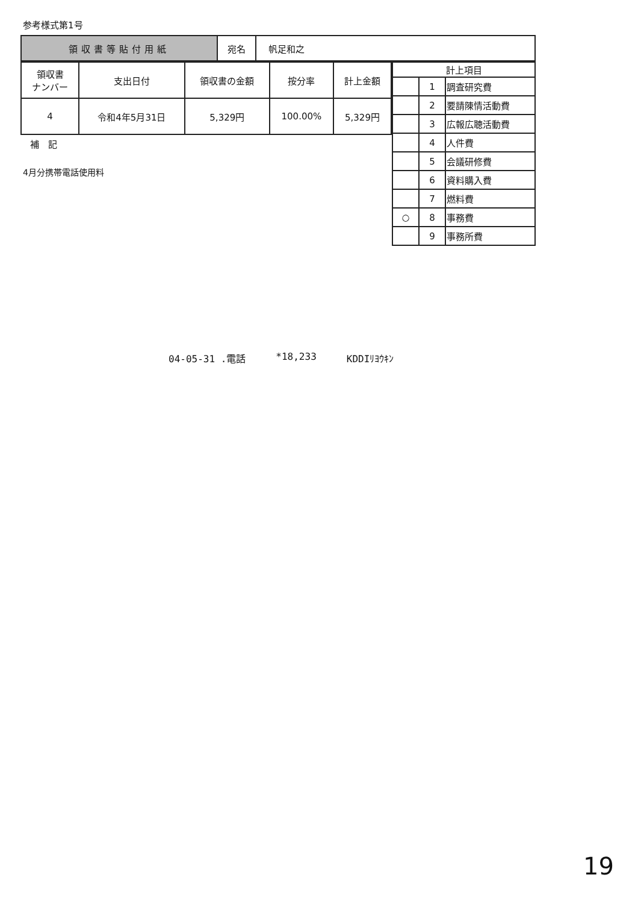参考様式第1号
| 領収書等貼付用紙 | 宛名 | 帆足和之 |
| 領収書 ナンバー | 支出日付 | 領収書の金額 | 按分率 | 計上金額 |
| --- | --- | --- | --- | --- |
| 4 | 令和4年5月31日 | 5,329円 | 100.00% | 5,329円 |
補　記
4月分携帯電話使用料
| 計上項目 | | |
| --- | --- | --- |
| | 1 | 調査研究費 |
| | 2 | 要請陳情活動費 |
| | 3 | 広報広聴活動費 |
| | 4 | 人件費 |
| | 5 | 会議研修費 |
| | 6 | 資料購入費 |
| | 7 | 燃料費 |
| ○ | 8 | 事務費 |
| | 9 | 事務所費 |
04-05-31 .電話 *18,233 KDDIﾘﾖｳｷﾝ
19